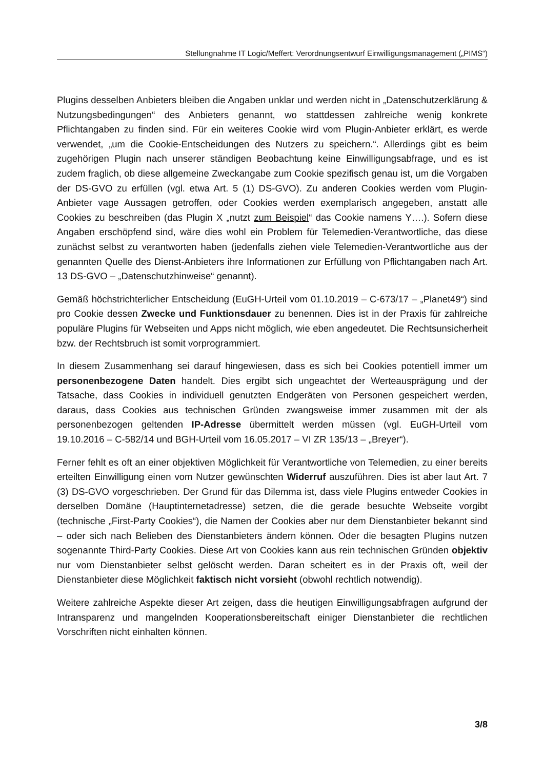Stellungnahme IT Logic/Meffert: Verordnungsentwurf Einwilligungsmanagement („PIMS“)
Plugins desselben Anbieters bleiben die Angaben unklar und werden nicht in „Datenschutzerklärung & Nutzungsbedingungen“ des Anbieters genannt, wo stattdessen zahlreiche wenig konkrete Pflichtangaben zu finden sind. Für ein weiteres Cookie wird vom Plugin-Anbieter erklärt, es werde verwendet, „um die Cookie-Entscheidungen des Nutzers zu speichern.“. Allerdings gibt es beim zugehörigen Plugin nach unserer ständigen Beobachtung keine Einwilligungsabfrage, und es ist zudem fraglich, ob diese allgemeine Zweckangabe zum Cookie spezifisch genau ist, um die Vorgaben der DS-GVO zu erfüllen (vgl. etwa Art. 5 (1) DS-GVO). Zu anderen Cookies werden vom Plugin-Anbieter vage Aussagen getroffen, oder Cookies werden exemplarisch angegeben, anstatt alle Cookies zu beschreiben (das Plugin X „nutzt zum Beispiel“ das Cookie namens Y….). Sofern diese Angaben erschöpfend sind, wäre dies wohl ein Problem für Telemedien-Verantwortliche, das diese zunächst selbst zu verantworten haben (jedenfalls ziehen viele Telemedien-Verantwortliche aus der genannten Quelle des Dienst-Anbieters ihre Informationen zur Erfüllung von Pflichtangaben nach Art. 13 DS-GVO – „Datenschutzhinweise“ genannt).
Gemäß höchstrichterlicher Entscheidung (EuGH-Urteil vom 01.10.2019 – C-673/17 – „Planet49“) sind pro Cookie dessen Zwecke und Funktionsdauer zu benennen. Dies ist in der Praxis für zahlreiche populäre Plugins für Webseiten und Apps nicht möglich, wie eben angedeutet. Die Rechtsunsicherheit bzw. der Rechtsbruch ist somit vorprogrammiert.
In diesem Zusammenhang sei darauf hingewiesen, dass es sich bei Cookies potentiell immer um personenbezogene Daten handelt. Dies ergibt sich ungeachtet der Werteausprägung und der Tatsache, dass Cookies in individuell genutzten Endgeräten von Personen gespeichert werden, daraus, dass Cookies aus technischen Gründen zwangsweise immer zusammen mit der als personenbezogen geltenden IP-Adresse übermittelt werden müssen (vgl. EuGH-Urteil vom 19.10.2016 – C-582/14 und BGH-Urteil vom 16.05.2017 – VI ZR 135/13 – „Breyer“).
Ferner fehlt es oft an einer objektiven Möglichkeit für Verantwortliche von Telemedien, zu einer bereits erteilten Einwilligung einen vom Nutzer gewünschten Widerruf auszuführen. Dies ist aber laut Art. 7 (3) DS-GVO vorgeschrieben. Der Grund für das Dilemma ist, dass viele Plugins entweder Cookies in derselben Domäne (Hauptinternetadresse) setzen, die die gerade besuchte Webseite vorgibt (technische „First-Party Cookies“), die Namen der Cookies aber nur dem Dienstanbieter bekannt sind – oder sich nach Belieben des Dienstanbieters ändern können. Oder die besagten Plugins nutzen sogenannte Third-Party Cookies. Diese Art von Cookies kann aus rein technischen Gründen objektiv nur vom Dienstanbieter selbst gelöscht werden. Daran scheitert es in der Praxis oft, weil der Dienstanbieter diese Möglichkeit faktisch nicht vorsieht (obwohl rechtlich notwendig).
Weitere zahlreiche Aspekte dieser Art zeigen, dass die heutigen Einwilligungsabfragen aufgrund der Intransparenz und mangelnden Kooperationsbereitschaft einiger Dienstanbieter die rechtlichen Vorschriften nicht einhalten können.
3/8